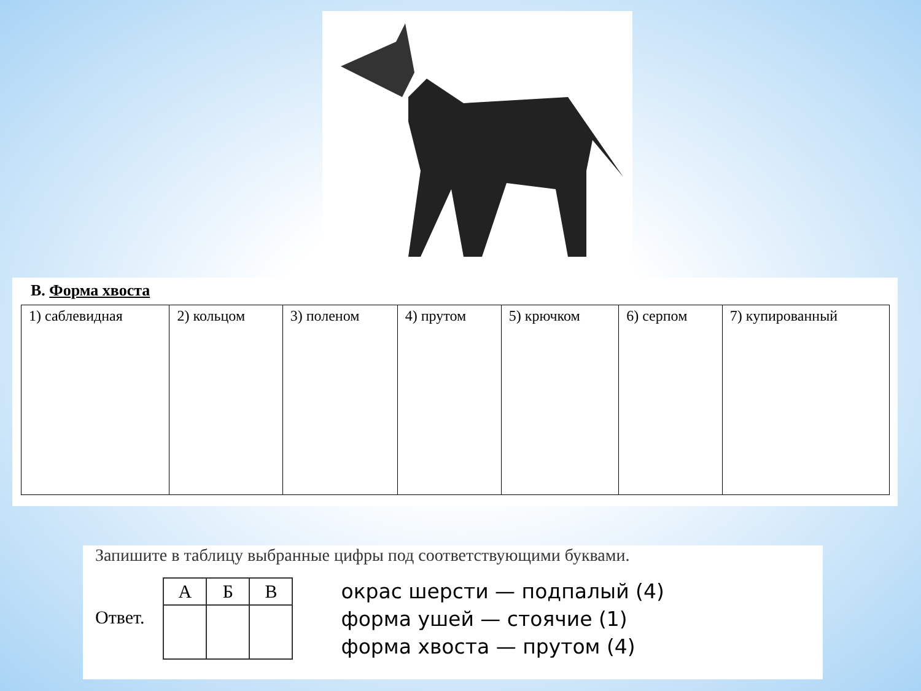В. Форма хвоста
| 1) саблевидная | 2) кольцом | 3) поленом | 4) прутом | 5) крючком | 6) серпом | 7) купированный |
Запишите в таблицу выбранные цифры под соответствующими буквами.
Ответ.
| А | Б | В |
окрас шерсти — подпалый (4)
форма ушей — стоячие (1)
форма хвоста — прутом (4)